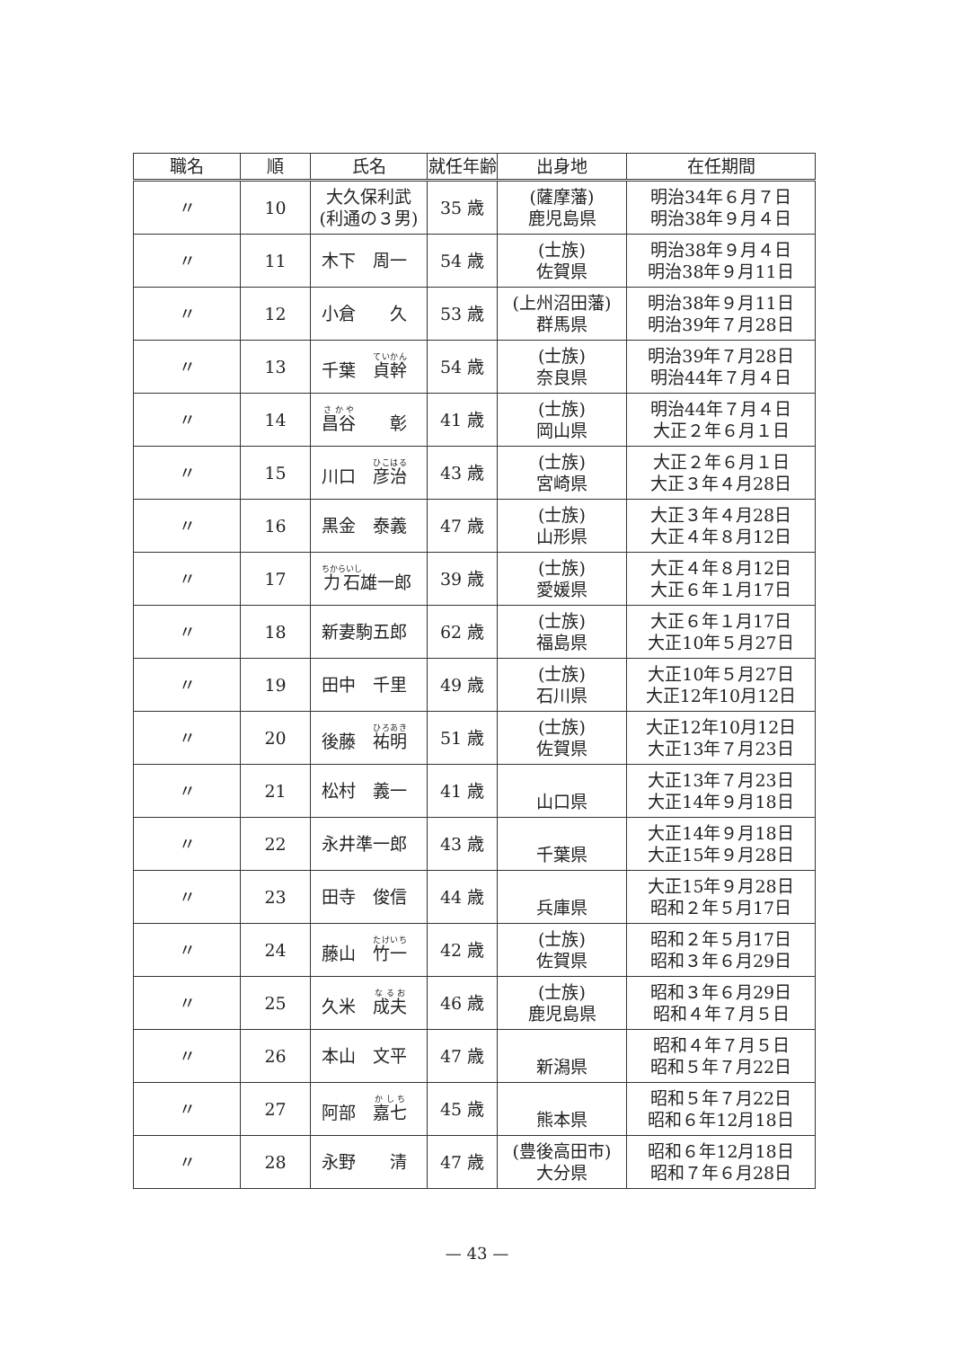| 職名 | 順 | 氏名 | 就任年齢 | 出身地 | 在任期間 |
| --- | --- | --- | --- | --- | --- |
| 〃 | 10 | 大久保利武 (利通の３男) | 35 歳 | (薩摩藩) 鹿児島県 | 明治34年６月７日 明治38年９月４日 |
| 〃 | 11 | 木下 周一 | 54 歳 | (士族) 佐賀県 | 明治38年９月４日 明治38年９月11日 |
| 〃 | 12 | 小倉 久 | 53 歳 | (上州沼田藩) 群馬県 | 明治38年９月11日 明治39年７月28日 |
| 〃 | 13 | 千葉 貞幹 | 54 歳 | (士族) 奈良県 | 明治39年７月28日 明治44年７月４日 |
| 〃 | 14 | 昌谷 彰 | 41 歳 | (士族) 岡山県 | 明治44年７月４日 大正２年６月１日 |
| 〃 | 15 | 川口 彦治 | 43 歳 | (士族) 宮崎県 | 大正２年６月１日 大正３年４月28日 |
| 〃 | 16 | 黒金 泰義 | 47 歳 | (士族) 山形県 | 大正３年４月28日 大正４年８月12日 |
| 〃 | 17 | 力石 雄一郎 | 39 歳 | (士族) 愛媛県 | 大正４年８月12日 大正６年１月17日 |
| 〃 | 18 | 新妻駒五郎 | 62 歳 | (士族) 福島県 | 大正６年１月17日 大正10年５月27日 |
| 〃 | 19 | 田中 千里 | 49 歳 | (士族) 石川県 | 大正10年５月27日 大正12年10月12日 |
| 〃 | 20 | 後藤 祐明 | 51 歳 | (士族) 佐賀県 | 大正12年10月12日 大正13年７月23日 |
| 〃 | 21 | 松村 義一 | 41 歳 | 山口県 | 大正13年７月23日 大正14年９月18日 |
| 〃 | 22 | 永井準一郎 | 43 歳 | 千葉県 | 大正14年９月18日 大正15年９月28日 |
| 〃 | 23 | 田寺 俊信 | 44 歳 | 兵庫県 | 大正15年９月28日 昭和２年５月17日 |
| 〃 | 24 | 藤山 竹一 | 42 歳 | (士族) 佐賀県 | 昭和２年５月17日 昭和３年６月29日 |
| 〃 | 25 | 久米 成夫 | 46 歳 | (士族) 鹿児島県 | 昭和３年６月29日 昭和４年７月５日 |
| 〃 | 26 | 本山 文平 | 47 歳 | 新潟県 | 昭和４年７月５日 昭和５年７月22日 |
| 〃 | 27 | 阿部 嘉七 | 45 歳 | 熊本県 | 昭和５年７月22日 昭和６年12月18日 |
| 〃 | 28 | 永野 清 | 47 歳 | (豊後高田市) 大分県 | 昭和６年12月18日 昭和７年６月28日 |
— 43 —